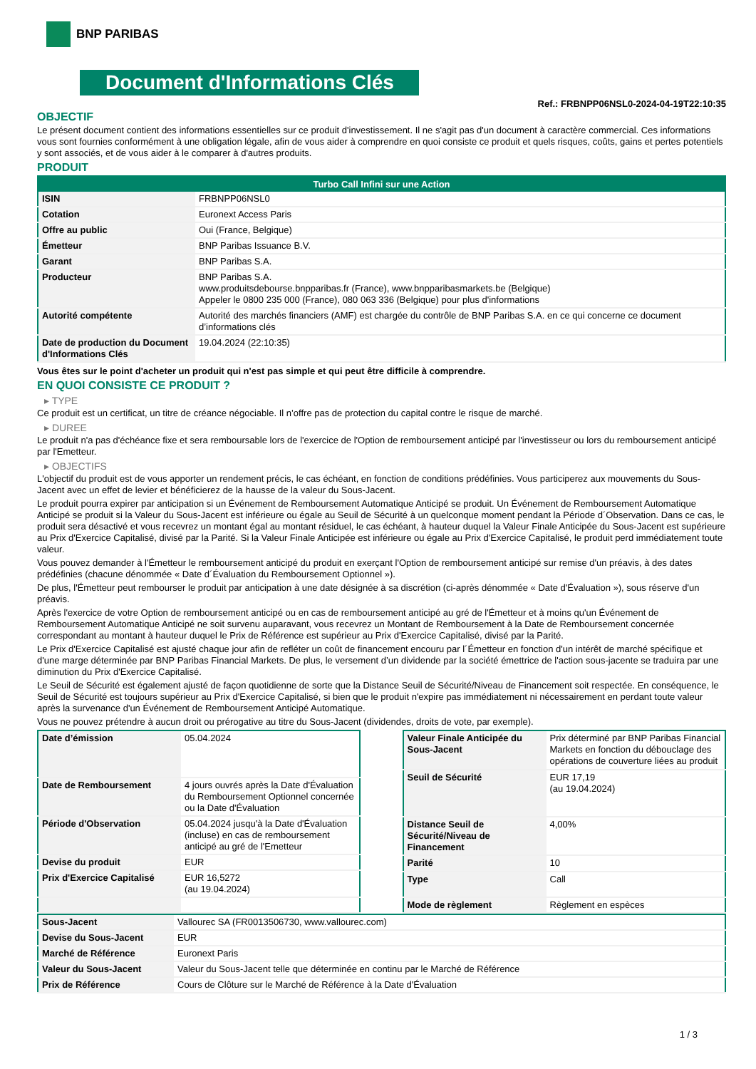BNP PARIBAS
Document d'Informations Clés
Ref.: FRBNPP06NSL0-2024-04-19T22:10:35
OBJECTIF
Le présent document contient des informations essentielles sur ce produit d'investissement. Il ne s'agit pas d'un document à caractère commercial. Ces informations vous sont fournies conformément à une obligation légale, afin de vous aider à comprendre en quoi consiste ce produit et quels risques, coûts, gains et pertes potentiels y sont associés, et de vous aider à le comparer à d'autres produits.
PRODUIT
| Turbo Call Infini sur une Action | |
| --- | --- |
| ISIN | FRBNPP06NSL0 |
| Cotation | Euronext Access Paris |
| Offre au public | Oui (France, Belgique) |
| Émetteur | BNP Paribas Issuance B.V. |
| Garant | BNP Paribas S.A. |
| Producteur | BNP Paribas S.A. www.produitsdebourse.bnpparibas.fr (France), www.bnpparibasmarkets.be (Belgique) Appeler le 0800 235 000 (France), 080 063 336 (Belgique) pour plus d'informations |
| Autorité compétente | Autorité des marchés financiers (AMF) est chargée du contrôle de BNP Paribas S.A. en ce qui concerne ce document d’informations clés |
| Date de production du Document d'Informations Clés | 19.04.2024 (22:10:35) |
Vous êtes sur le point d'acheter un produit qui n'est pas simple et qui peut être difficile à comprendre.
EN QUOI CONSISTE CE PRODUIT ?
▸ TYPE
Ce produit est un certificat, un titre de créance négociable. Il n’offre pas de protection du capital contre le risque de marché.
▸ DUREE
Le produit n'a pas d'échéance fixe et sera remboursable lors de l'exercice de l'Option de remboursement anticipé par l'investisseur ou lors du remboursement anticipé par l'Emetteur.
▸ OBJECTIFS
L'objectif du produit est de vous apporter un rendement précis, le cas échéant, en fonction de conditions prédéfinies. Vous participerez aux mouvements du Sous-Jacent avec un effet de levier et bénéficierez de la hausse de la valeur du Sous-Jacent.
Le produit pourra expirer par anticipation si un Événement de Remboursement Automatique Anticipé se produit. Un Événement de Remboursement Automatique Anticipé se produit si la Valeur du Sous-Jacent est inférieure ou égale au Seuil de Sécurité à un quelconque moment pendant la Période d´Observation. Dans ce cas, le produit sera désactivé et vous recevrez un montant égal au montant résiduel, le cas échéant, à hauteur duquel la Valeur Finale Anticipée du Sous-Jacent est supérieure au Prix d'Exercice Capitalisé, divisé par la Parité. Si la Valeur Finale Anticipée est inférieure ou égale au Prix d'Exercice Capitalisé, le produit perd immédiatement toute valeur.
Vous pouvez demander à l'Émetteur le remboursement anticipé du produit en exerçant l'Option de remboursement anticipé sur remise d'un préavis, à des dates prédéfinies (chacune dénommée « Date d´Évaluation du Remboursement Optionnel »).
De plus, l'Émetteur peut rembourser le produit par anticipation à une date désignée à sa discrétion (ci-après dénommée « Date d'Évaluation »), sous réserve d'un préavis.
Après l'exercice de votre Option de remboursement anticipé ou en cas de remboursement anticipé au gré de l'Émetteur et à moins qu'un Événement de Remboursement Automatique Anticipé ne soit survenu auparavant, vous recevrez un Montant de Remboursement à la Date de Remboursement concernée correspondant au montant à hauteur duquel le Prix de Référence est supérieur au Prix d'Exercice Capitalisé, divisé par la Parité.
Le Prix d'Exercice Capitalisé est ajusté chaque jour afin de refléter un coût de financement encouru par l´Émetteur en fonction d'un intérêt de marché spécifique et d'une marge déterminée par BNP Paribas Financial Markets. De plus, le versement d’un dividende par la société émettrice de l'action sous-jacente se traduira par une diminution du Prix d'Exercice Capitalisé.
Le Seuil de Sécurité est également ajusté de façon quotidienne de sorte que la Distance Seuil de Sécurité/Niveau de Financement soit respectée. En conséquence, le Seuil de Sécurité est toujours supérieur au Prix d'Exercice Capitalisé, si bien que le produit n'expire pas immédiatement ni nécessairement en perdant toute valeur après la survenance d'un Événement de Remboursement Anticipé Automatique.
Vous ne pouvez prétendre à aucun droit ou prérogative au titre du Sous-Jacent (dividendes, droits de vote, par exemple).
| Date d’émission | 05.04.2024 |
| Date de Remboursement | 4 jours ouvrés après la Date d'Évaluation du Remboursement Optionnel concernée ou la Date d'Évaluation |
| Période d'Observation | 05.04.2024 jusqu'à la Date d'Évaluation (incluse) en cas de remboursement anticipé au gré de l'Emetteur |
| Devise du produit | EUR |
| Prix d'Exercice Capitalisé | EUR 16,5272 (au 19.04.2024) |
| Valeur Finale Anticipée du Sous-Jacent | Prix déterminé par BNP Paribas Financial Markets en fonction du débouclage des opérations de couverture liées au produit |
| Seuil de Sécurité | EUR 17,19 (au 19.04.2024) |
| Distance Seuil de Sécurité/Niveau de Financement | 4,00% |
| Parité | 10 |
| Type | Call |
| Mode de règlement | Règlement en espèces |
| Sous-Jacent | Vallourec SA (FR0013506730, www.vallourec.com) |
| Devise du Sous-Jacent | EUR |
| Marché de Référence | Euronext Paris |
| Valeur du Sous-Jacent | Valeur du Sous-Jacent telle que déterminée en continu par le Marché de Référence |
| Prix de Référence | Cours de Clôture sur le Marché de Référence à la Date d'Évaluation |
1 / 3